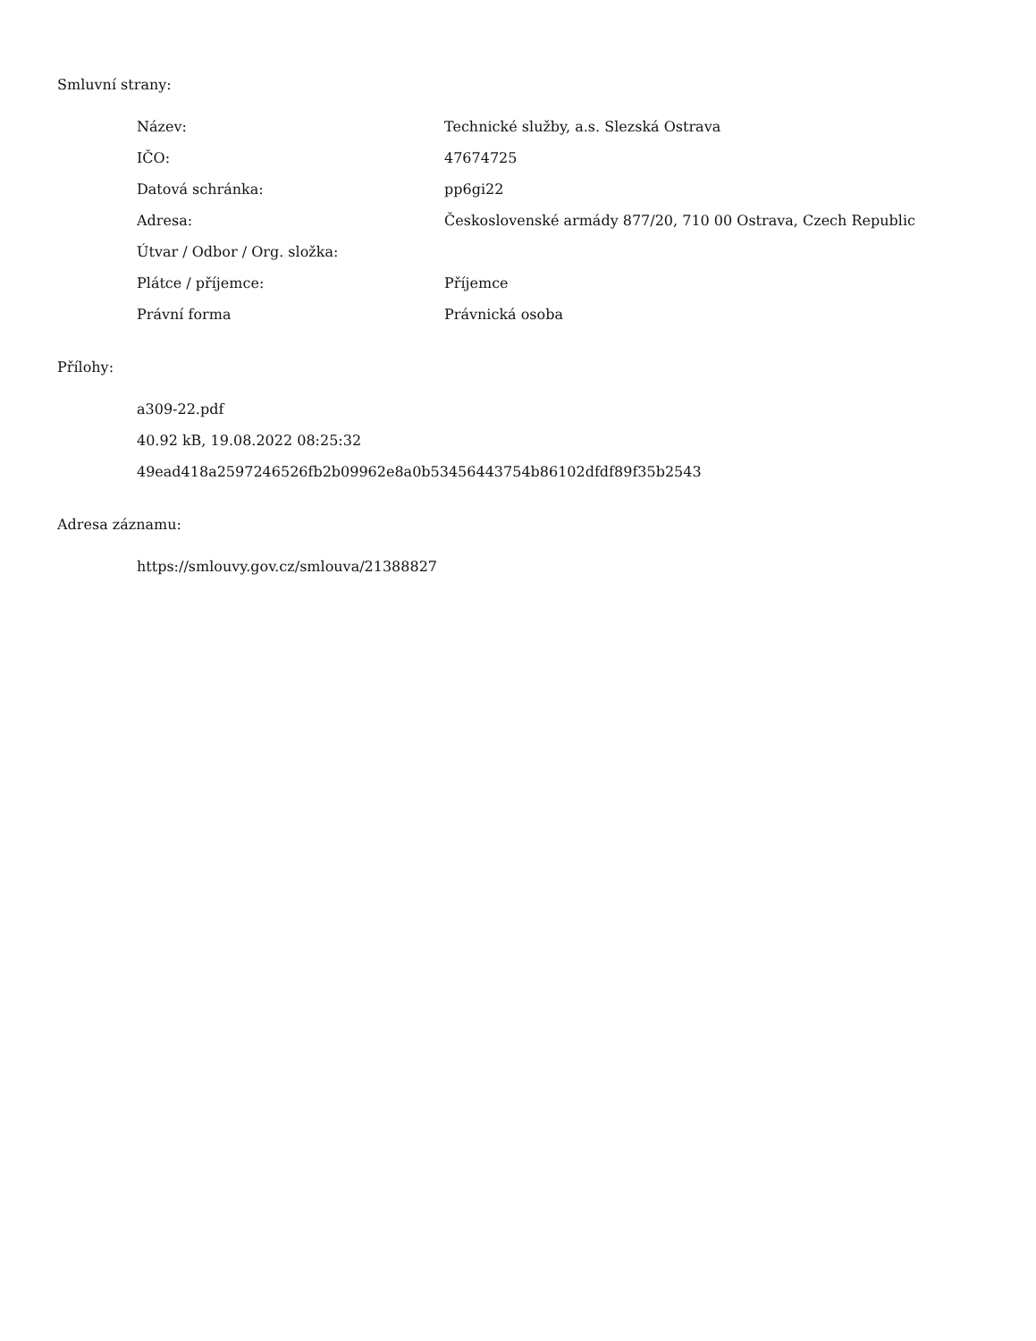Smluvní strany:
| Název: | Technické služby, a.s. Slezská Ostrava |
| IČO: | 47674725 |
| Datová schránka: | pp6gi22 |
| Adresa: | Československé armády 877/20, 710 00 Ostrava, Czech Republic |
| Útvar / Odbor / Org. složka: | |
| Plátce / příjemce: | Příjemce |
| Právní forma | Právnická osoba |
Přílohy:
a309-22.pdf
40.92 kB, 19.08.2022 08:25:32
49ead418a2597246526fb2b09962e8a0b53456443754b86102dfdf89f35b2543
Adresa záznamu:
https://smlouvy.gov.cz/smlouva/21388827